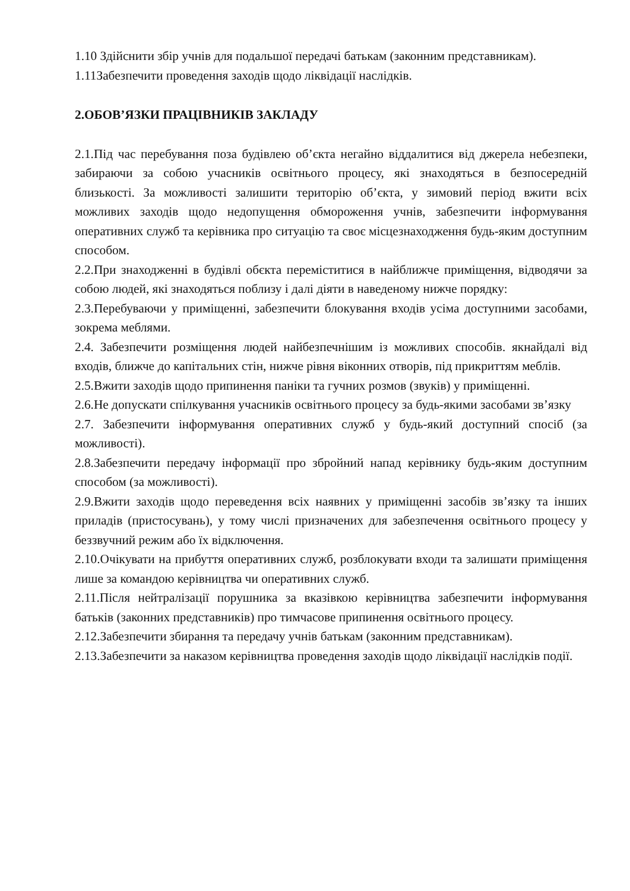1.10 Здійснити збір учнів для подальшої передачі батькам (законним представникам).
1.11Забезпечити проведення заходів щодо ліквідації наслідків.
2.ОБОВ’ЯЗКИ ПРАЦІВНИКІВ ЗАКЛАДУ
2.1.Під час перебування поза будівлею об’єкта негайно віддалитися від джерела небезпеки, забираючи за собою учасників освітнього процесу, які знаходяться в безпосередній близькості. За можливості залишити територію об’єкта, у зимовий період вжити всіх можливих заходів щодо недопущення обмороження учнів, забезпечити інформування оперативних служб та керівника про ситуацію та своє місцезнаходження будь-яким доступним способом.
2.2.При знаходженні в будівлі обєкта переміститися в найближче приміщення, відводячи за собою людей, які знаходяться поблизу і далі діяти в наведеному нижче порядку:
2.3.Перебуваючи у приміщенні, забезпечити блокування входів усіма доступними засобами, зокрема меблями.
2.4. Забезпечити розміщення людей найбезпечнішим із можливих способів. якнайдалі від входів, ближче до капітальних стін, нижче рівня віконних отворів, під прикриттям меблів.
2.5.Вжити заходів щодо припинення паніки та гучних розмов (звуків) у приміщенні.
2.6.Не допускати спілкування учасників освітнього процесу за будь-якими засобами зв’язку
2.7. Забезпечити інформування оперативних служб у будь-який доступний спосіб (за можливості).
2.8.Забезпечити передачу інформації про збройний напад керівнику будь-яким доступним способом (за можливості).
2.9.Вжити заходів щодо переведення всіх наявних у приміщенні засобів зв’язку та інших приладів (пристосувань), у тому числі призначених для забезпечення освітнього процесу у беззвучний режим або їх відключення.
2.10.Очікувати на прибуття оперативних служб, розблокувати входи та залишати приміщення лише за командою керівництва чи оперативних служб.
2.11.Після нейтралізації порушника за вказівкою керівництва забезпечити інформування батьків (законних представників) про тимчасове припинення освітнього процесу.
2.12.Забезпечити збирання та передачу учнів батькам (законним представникам).
2.13.Забезпечити за наказом керівництва проведення заходів щодо ліквідації наслідків події.